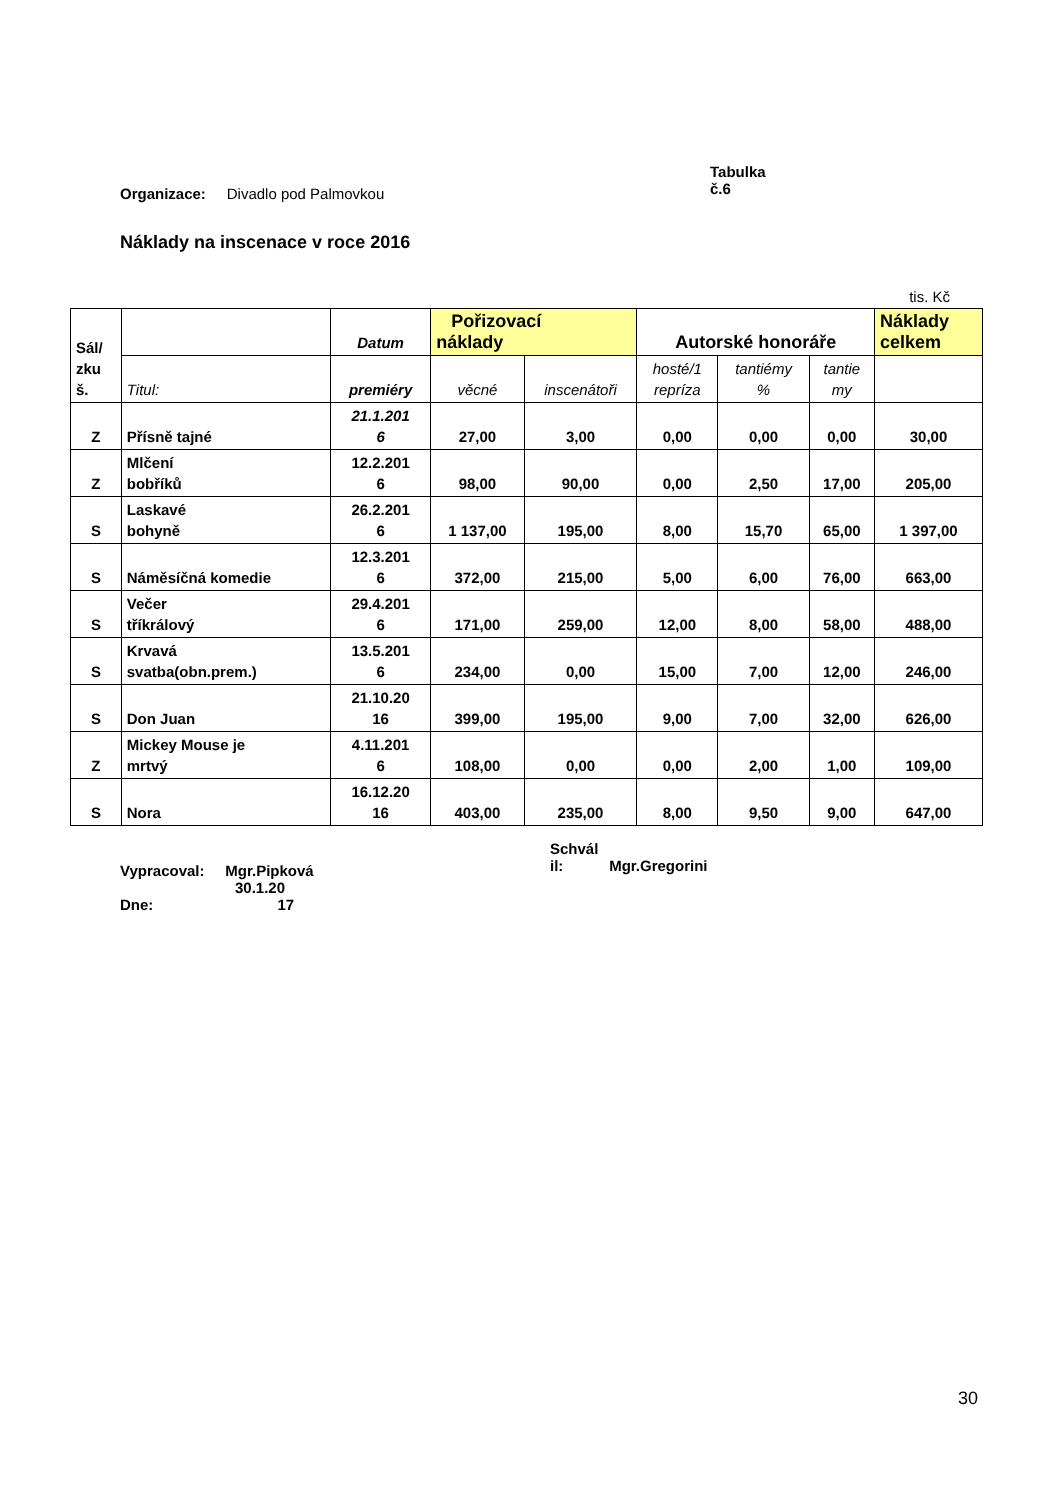Organizace: Divadlo pod Palmovkou
Tabulka
č.6
Náklady na inscenace v roce 2016
tis. Kč
| Sál/ zku š. | | Datum | Pořizovací náklady | | Autorské honoráře | | | Náklady celkem |
| --- | --- | --- | --- | --- | --- | --- | --- | --- |
| | Titul: | premiéry | věcné | inscenátoři | hosté/1 repríza | tantiémy % | tantie my | |
| Z | Přísně tajné | 21.1.201 6 | 27,00 | 3,00 | 0,00 | 0,00 | 0,00 | 30,00 |
| Z | Mlčení bobříků | 12.2.201 6 | 98,00 | 90,00 | 0,00 | 2,50 | 17,00 | 205,00 |
| S | Laskavé bohyně | 26.2.201 6 | 1 137,00 | 195,00 | 8,00 | 15,70 | 65,00 | 1 397,00 |
| S | Náměsíčná komedie | 12.3.201 6 | 372,00 | 215,00 | 5,00 | 6,00 | 76,00 | 663,00 |
| S | Večer tříkrálový | 29.4.201 6 | 171,00 | 259,00 | 12,00 | 8,00 | 58,00 | 488,00 |
| S | Krvavá svatba(obn.prem.) | 13.5.201 6 | 234,00 | 0,00 | 15,00 | 7,00 | 12,00 | 246,00 |
| S | Don Juan | 21.10.20 16 | 399,00 | 195,00 | 9,00 | 7,00 | 32,00 | 626,00 |
| Z | Mickey Mouse je mrtvý | 4.11.201 6 | 108,00 | 0,00 | 0,00 | 2,00 | 1,00 | 109,00 |
| S | Nora | 16.12.20 16 | 403,00 | 235,00 | 8,00 | 9,50 | 9,00 | 647,00 |
Vypracoval: Mgr.Pipková
Schvál
il: Mgr.Gregorini
30.1.20
Dne: 17
30